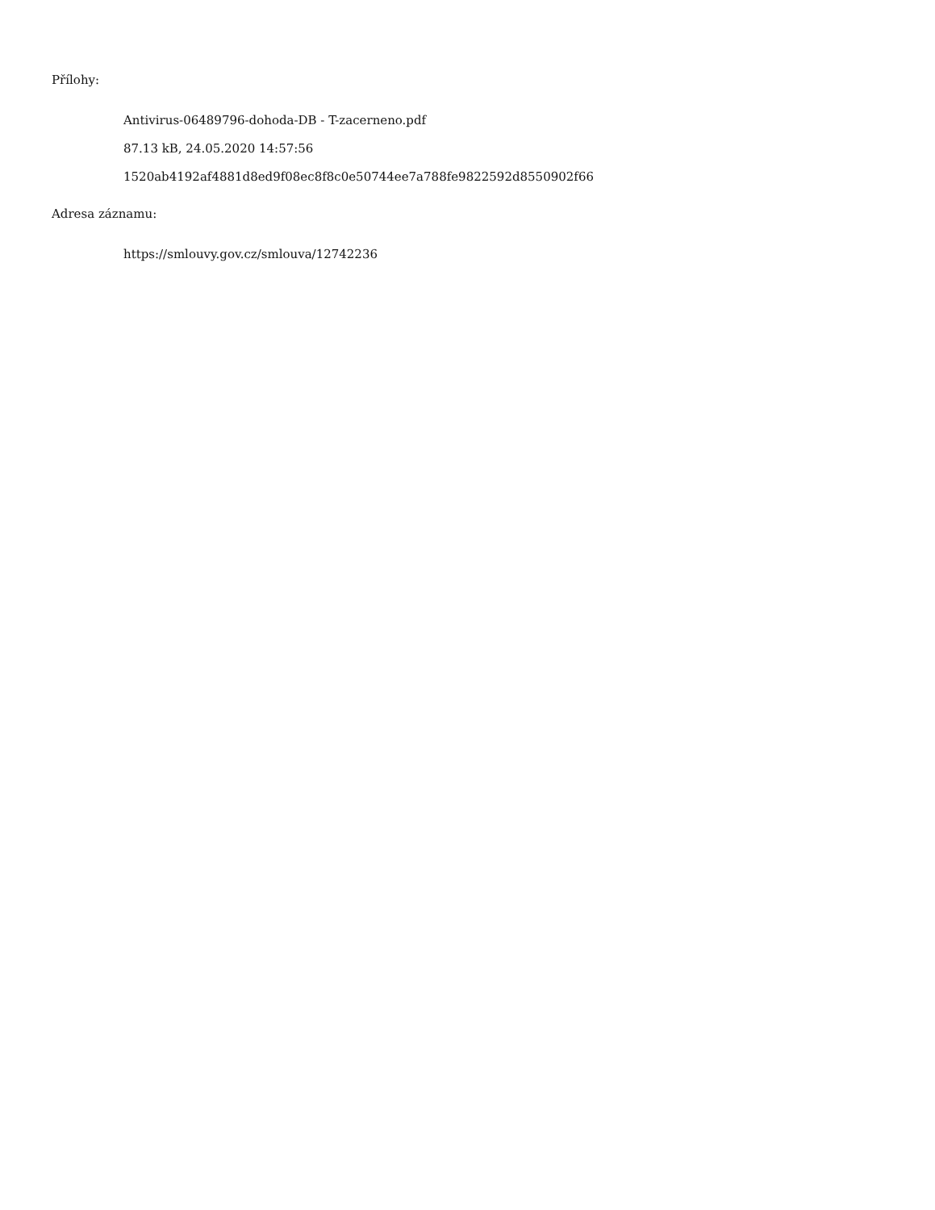Přílohy:
Antivirus-06489796-dohoda-DB - T-zacerneno.pdf
87.13 kB, 24.05.2020 14:57:56
1520ab4192af4881d8ed9f08ec8f8c0e50744ee7a788fe9822592d8550902f66
Adresa záznamu:
https://smlouvy.gov.cz/smlouva/12742236